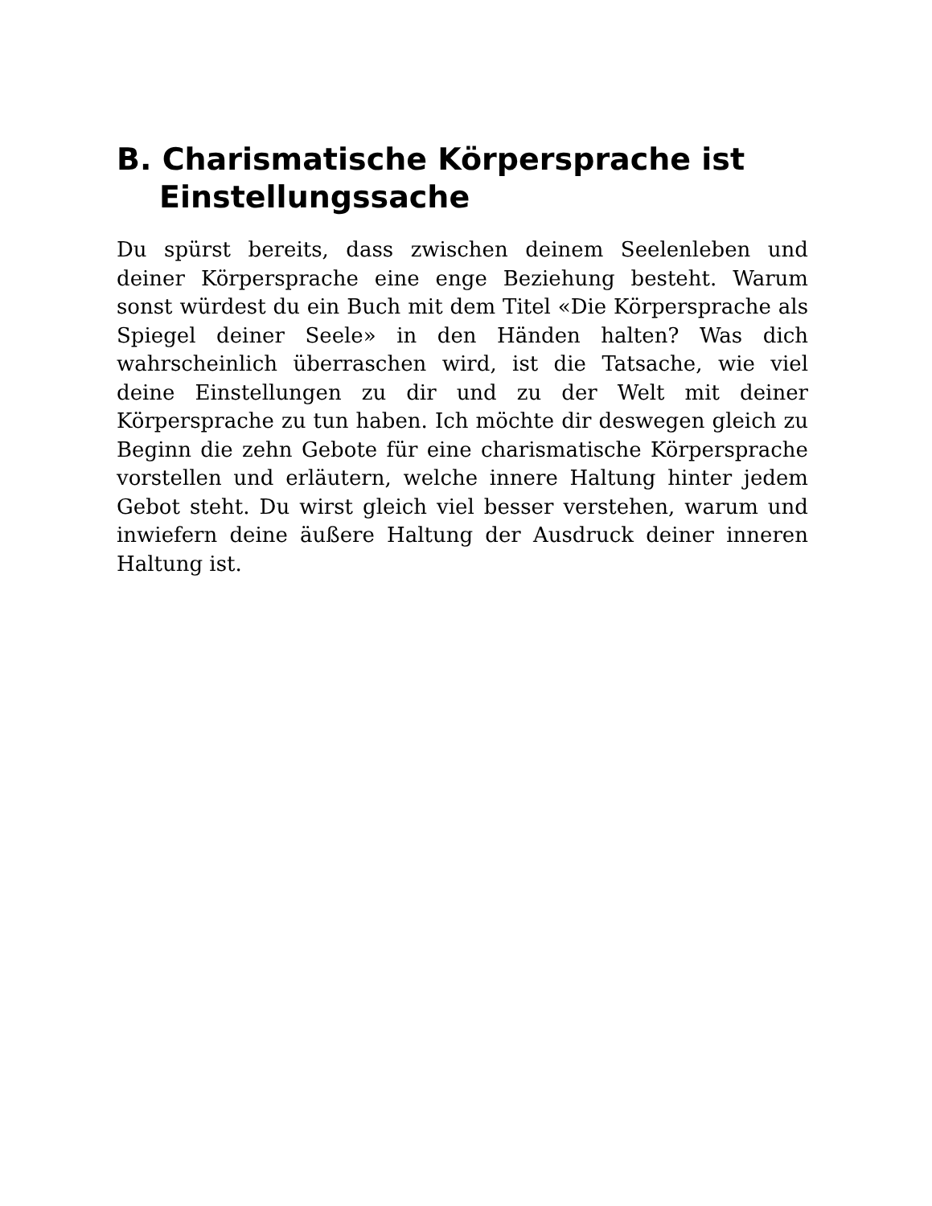B. Charismatische Körpersprache ist Einstellungssache
Du spürst bereits, dass zwischen deinem Seelenleben und deiner Körpersprache eine enge Beziehung besteht. Warum sonst würdest du ein Buch mit dem Titel «Die Körpersprache als Spiegel deiner Seele» in den Händen halten? Was dich wahrscheinlich überraschen wird, ist die Tatsache, wie viel deine Einstellungen zu dir und zu der Welt mit deiner Körpersprache zu tun haben. Ich möchte dir deswegen gleich zu Beginn die zehn Gebote für eine charismatische Körpersprache vorstellen und erläutern, welche innere Haltung hinter jedem Gebot steht. Du wirst gleich viel besser verstehen, warum und inwiefern deine äußere Haltung der Ausdruck deiner inneren Haltung ist.